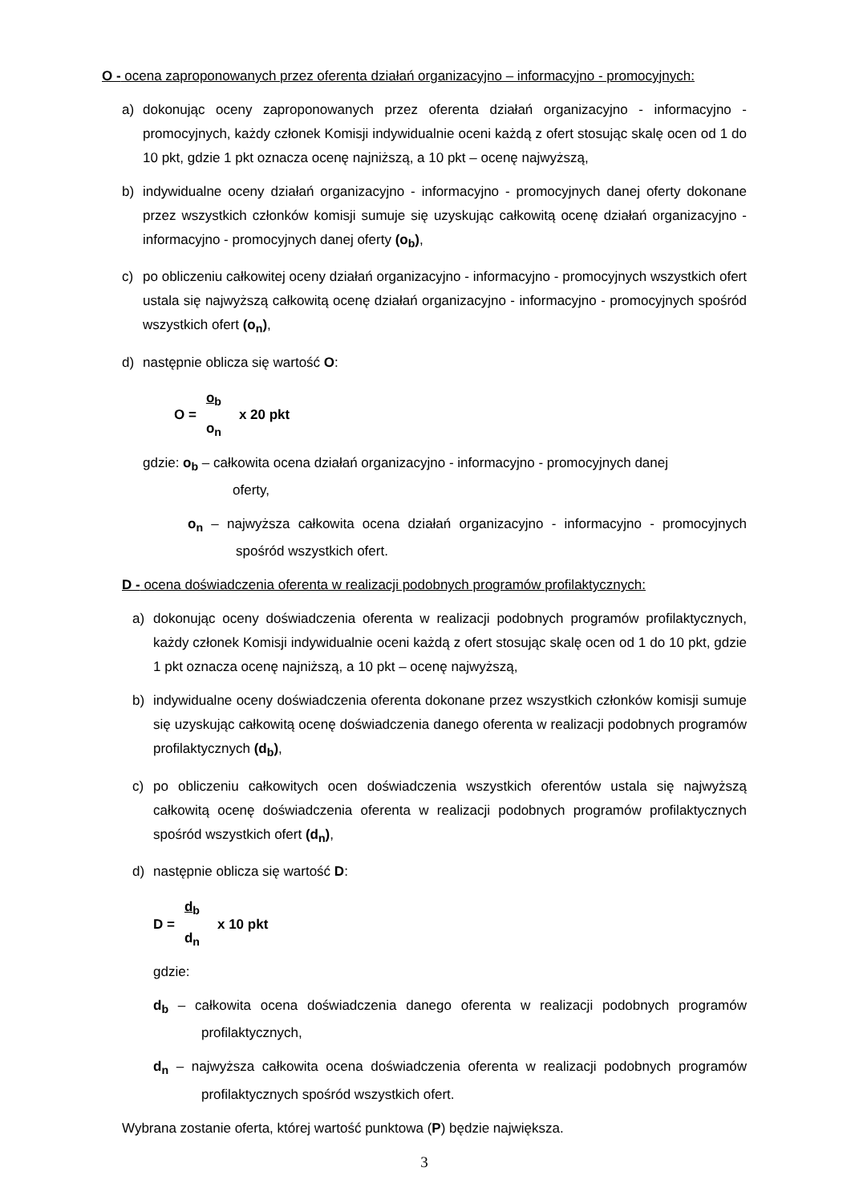O - ocena zaproponowanych przez oferenta działań organizacyjno – informacyjno - promocyjnych:
a) dokonując oceny zaproponowanych przez oferenta działań organizacyjno - informacyjno - promocyjnych, każdy członek Komisji indywidualnie oceni każdą z ofert stosując skalę ocen od 1 do 10 pkt, gdzie 1 pkt oznacza ocenę najniższą, a 10 pkt – ocenę najwyższą,
b) indywidualne oceny działań organizacyjno - informacyjno - promocyjnych danej oferty dokonane przez wszystkich członków komisji sumuje się uzyskując całkowitą ocenę działań organizacyjno - informacyjno - promocyjnych danej oferty (o<sub>b</sub>),
c) po obliczeniu całkowitej oceny działań organizacyjno - informacyjno - promocyjnych wszystkich ofert ustala się najwyższą całkowitą ocenę działań organizacyjno - informacyjno - promocyjnych spośród wszystkich ofert (o<sub>n</sub>),
d) następnie oblicza się wartość O:
O = o<sub>b</sub> o<sub>n</sub> x 20 pkt
gdzie: o<sub>b</sub> – całkowita ocena działań organizacyjno - informacyjno - promocyjnych danej
oferty,
o<sub>n</sub> – najwyższa całkowita ocena działań organizacyjno - informacyjno - promocyjnych spośród wszystkich ofert.
D - ocena doświadczenia oferenta w realizacji podobnych programów profilaktycznych:
a) dokonując oceny doświadczenia oferenta w realizacji podobnych programów profilaktycznych, każdy członek Komisji indywidualnie oceni każdą z ofert stosując skalę ocen od 1 do 10 pkt, gdzie 1 pkt oznacza ocenę najniższą, a 10 pkt – ocenę najwyższą,
b) indywidualne oceny doświadczenia oferenta dokonane przez wszystkich członków komisji sumuje się uzyskując całkowitą ocenę doświadczenia danego oferenta w realizacji podobnych programów profilaktycznych (d<sub>b</sub>),
c) po obliczeniu całkowitych ocen doświadczenia wszystkich oferentów ustala się najwyższą całkowitą ocenę doświadczenia oferenta w realizacji podobnych programów profilaktycznych spośród wszystkich ofert (d<sub>n</sub>),
d) następnie oblicza się wartość D:
D = d<sub>b</sub> d<sub>n</sub> x 10 pkt
gdzie:
d<sub>b</sub> – całkowita ocena doświadczenia danego oferenta w realizacji podobnych programów profilaktycznych,
d<sub>n</sub> – najwyższa całkowita ocena doświadczenia oferenta w realizacji podobnych programów profilaktycznych spośród wszystkich ofert.
Wybrana zostanie oferta, której wartość punktowa (P) będzie największa.
3